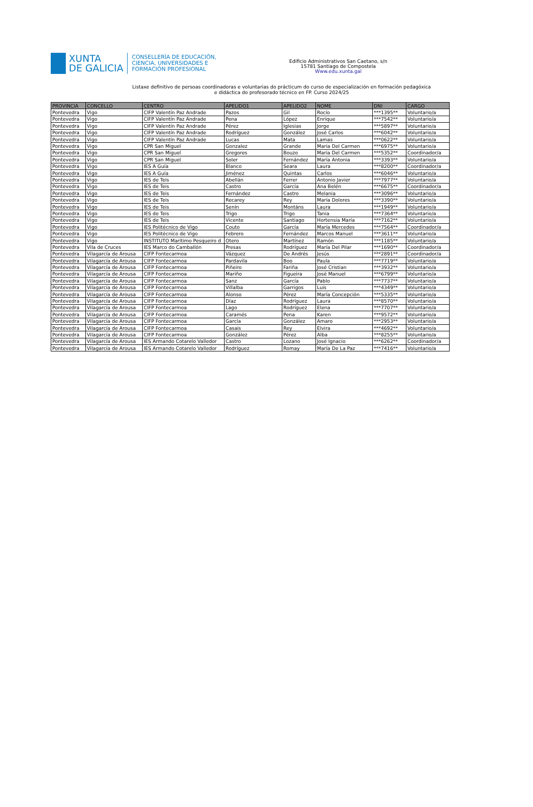XUNTA
DE GALICIA
CONSELLERÍA DE EDUCACIÓN,
CIENCIA, UNIVERSIDADES E
FORMACIÓN PROFESIONAL
Edificio Administrativos San Caetano, s/n
15781 Santiago de Compostela
Www.edu.xunta.gal
Listaxe definitivo de persoas coordinadoras e voluntarias do prácticum do curso de especialización en formación pedagóxica
e didáctica do profesorado técnico en FP. Curso 2024/25
| PROVINCIA | CONCELLO | CENTRO | APELIDO1 | APELIDO2 | NOME | DNI | CARGO |
| --- | --- | --- | --- | --- | --- | --- | --- |
| Pontevedra | Vigo | CIFP Valentín Paz Andrade | Pazos | Gil | Rocío | ***1395** | Voluntario/a |
| Pontevedra | Vigo | CIFP Valentín Paz Andrade | Pena | López | Enrique | ***7542** | Voluntario/a |
| Pontevedra | Vigo | CIFP Valentín Paz Andrade | Pérez | Iglesias | Jorge | ***5897** | Voluntario/a |
| Pontevedra | Vigo | CIFP Valentín Paz Andrade | Rodríguez | González | José Carlos | ***6042** | Voluntario/a |
| Pontevedra | Vigo | CIFP Valentín Paz Andrade | Lucas | Mata | Lamas | ***0622** | Voluntario/a |
| Pontevedra | Vigo | CPR San Miguel | Gonzalez | Grande | Maria Del Carmen | ***6975** | Voluntario/a |
| Pontevedra | Vigo | CPR San Miguel | Gregores | Bouzo | Maria Del Carmen | ***5352** | Coordinador/a |
| Pontevedra | Vigo | CPR San Miguel | Soler | Fernández | María Antonia | ***3393** | Voluntario/a |
| Pontevedra | Vigo | IES A Guía | Blanco | Seara | Laura | ***8200** | Coordinador/a |
| Pontevedra | Vigo | IES A Guía | Jiménez | Quintas | Carlos | ***6046** | Voluntario/a |
| Pontevedra | Vigo | IES de Teis | Abellán | Ferrer | Antonio Javier | ***7977** | Voluntario/a |
| Pontevedra | Vigo | IES de Teis | Castro | García | Ana Belén | ***6675** | Coordinador/a |
| Pontevedra | Vigo | IES de Teis | Fernández | Castro | Melania | ***3096** | Voluntario/a |
| Pontevedra | Vigo | IES de Teis | Recarey | Rey | María Dolores | ***3390** | Voluntario/a |
| Pontevedra | Vigo | IES de Teis | Senín | Montáns | Laura | ***1949** | Voluntario/a |
| Pontevedra | Vigo | IES de Teis | Trigo | Trigo | Tania | ***7364** | Voluntario/a |
| Pontevedra | Vigo | IES de Teis | Vicente | Santiago | Hortensia María | ***7162** | Voluntario/a |
| Pontevedra | Vigo | IES Politécnico de Vigo | Couto | García | María Mercedes | ***7564** | Coordinador/a |
| Pontevedra | Vigo | IES Politécnico de Vigo | Febrero | Fernández | Marcos Manuel | ***3611** | Voluntario/a |
| Pontevedra | Vigo | INSTITUTO Marítimo Pesqueiro d | Otero | Martínez | Ramón | ***1185** | Voluntario/a |
| Pontevedra | Vila de Cruces | IES Marco do Camballón | Presas | Rodríguez | María Del Pilar | ***1690** | Coordinador/a |
| Pontevedra | Vilagarcía de Arousa | CIFP Fontecarmoa | Vázquez | De Andrés | Jesús | ***2891** | Coordinador/a |
| Pontevedra | Vilagarcía de Arousa | CIFP Fontecarmoa | Pardavila | Boo | Paula | ***7719** | Voluntario/a |
| Pontevedra | Vilagarcía de Arousa | CIFP Fontecarmoa | Piñeiro | Fariña | José Cristian | ***3932** | Voluntario/a |
| Pontevedra | Vilagarcía de Arousa | CIFP Fontecarmoa | Mariño | Figueira | José Manuel | ***6799** | Voluntario/a |
| Pontevedra | Vilagarcía de Arousa | CIFP Fontecarmoa | Sanz | García | Pablo | ***7737** | Voluntario/a |
| Pontevedra | Vilagarcía de Arousa | CIFP Fontecarmoa | Villalba | Garrigos | Luis | ***4349** | Voluntario/a |
| Pontevedra | Vilagarcía de Arousa | CIFP Fontecarmoa | Alonso | Pérez | María Concepción | ***5335** | Voluntario/a |
| Pontevedra | Vilagarcía de Arousa | CIFP Fontecarmoa | Díaz | Rodríguez | Laura | ***8570** | Voluntario/a |
| Pontevedra | Vilagarcía de Arousa | CIFP Fontecarmoa | Lago | Rodríguez | Elena | ***7707** | Voluntario/a |
| Pontevedra | Vilagarcía de Arousa | CIFP Fontecarmoa | Caramés | Pena | Karen | ***9572** | Voluntario/a |
| Pontevedra | Vilagarcía de Arousa | CIFP Fontecarmoa | García | González | Amaro | ***2953** | Voluntario/a |
| Pontevedra | Vilagarcía de Arousa | CIFP Fontecarmoa | Casais | Rey | Elvira | ***4692** | Voluntario/a |
| Pontevedra | Vilagarcía de Arousa | CIFP Fontecarmoa | González | Pérez | Alba | ***8255** | Voluntario/a |
| Pontevedra | Vilagarcía de Arousa | IES Armando Cotarelo Valledor | Castro | Lozano | José Ignacio | ***6262** | Coordinador/a |
| Pontevedra | Vilagarcía de Arousa | IES Armando Cotarelo Valledor | Rodríguez | Romay | María De La Paz | ***7416** | Voluntario/a |